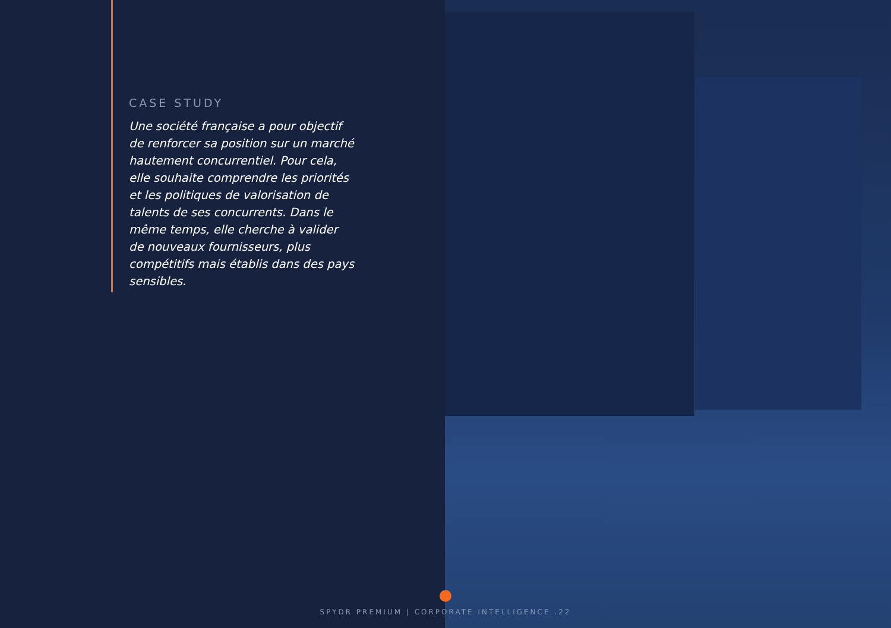CASE STUDY
Une société française a pour objectif de renforcer sa position sur un marché hautement concurrentiel. Pour cela, elle souhaite comprendre les priorités et les politiques de valorisation de talents de ses concurrents. Dans le même temps, elle cherche à valider de nouveaux fournisseurs, plus compétitifs mais établis dans des pays sensibles.
SPYDR PREMIUM | CORPORATE INTELLIGENCE .22